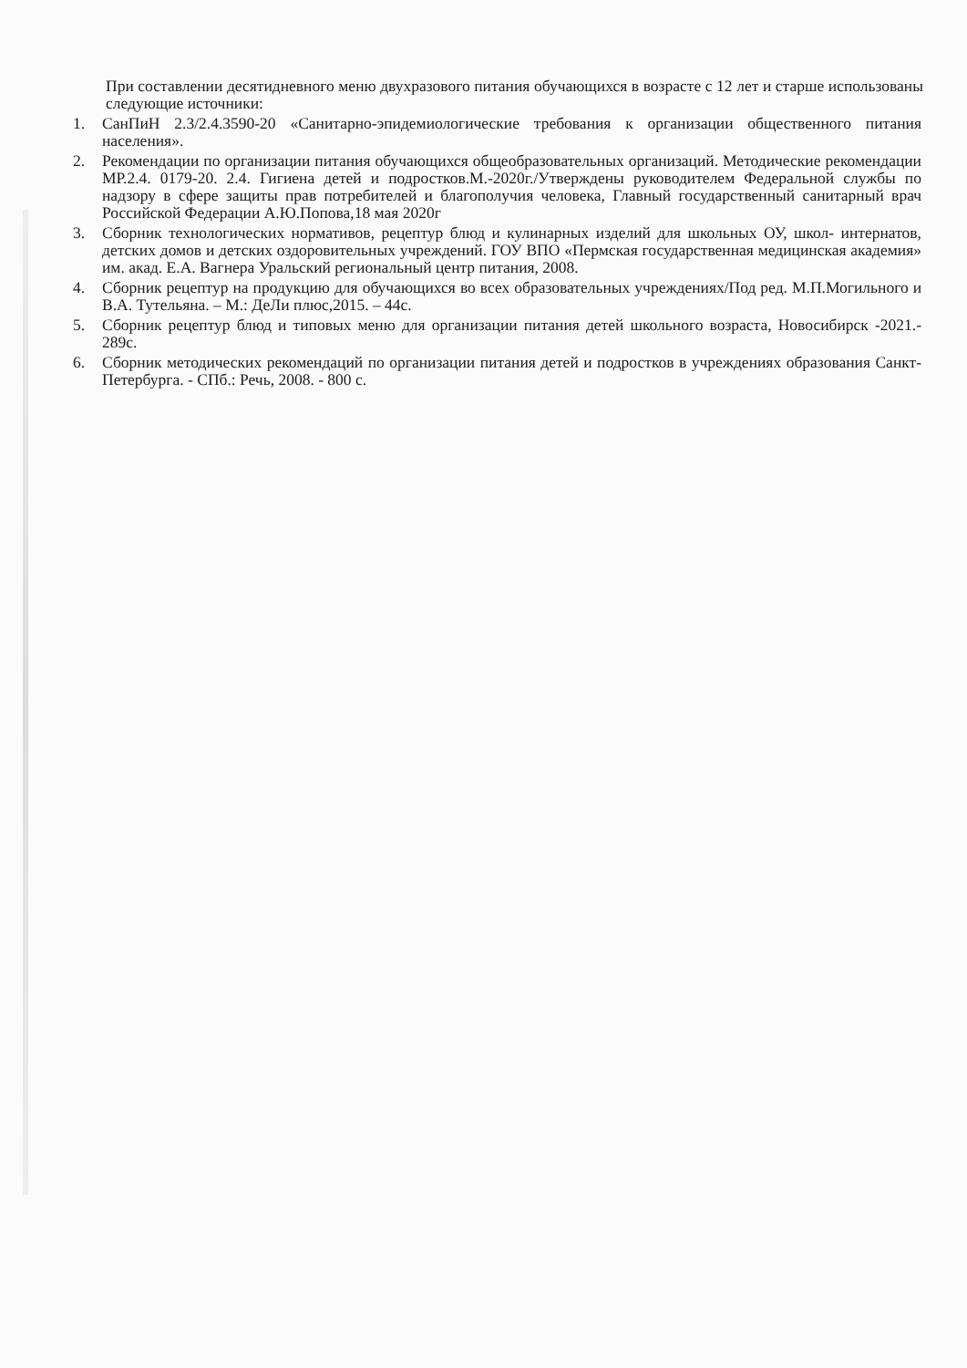При составлении десятидневного меню двухразового питания обучающихся в возрасте с 12 лет и старше использованы следующие источники:
1. СанПиН 2.3/2.4.3590-20 «Санитарно-эпидемиологические требования к организации общественного питания населения».
2. Рекомендации по организации питания обучающихся общеобразовательных организаций. Методические рекомендации МР.2.4. 0179-20. 2.4. Гигиена детей и подростков.М.-2020г./Утверждены руководителем Федеральной службы по надзору в сфере защиты прав потребителей и благополучия человека, Главный государственный санитарный врач Российской Федерации А.Ю.Попова,18 мая 2020г
3. Сборник технологических нормативов, рецептур блюд и кулинарных изделий для школьных ОУ, школ- интернатов, детских домов и детских оздоровительных учреждений. ГОУ ВПО «Пермская государственная медицинская академия» им. акад. Е.А. Вагнера Уральский региональный центр питания, 2008.
4. Сборник рецептур на продукцию для обучающихся во всех образовательных учреждениях/Под ред. М.П.Могильного и В.А. Тутельяна. – М.: ДеЛи плюс,2015. – 44с.
5. Сборник рецептур блюд и типовых меню для организации питания детей школьного возраста, Новосибирск -2021.- 289с.
6. Сборник методических рекомендаций по организации питания детей и подростков в учреждениях образования Санкт-Петербурга. - СПб.: Речь, 2008. - 800 с.